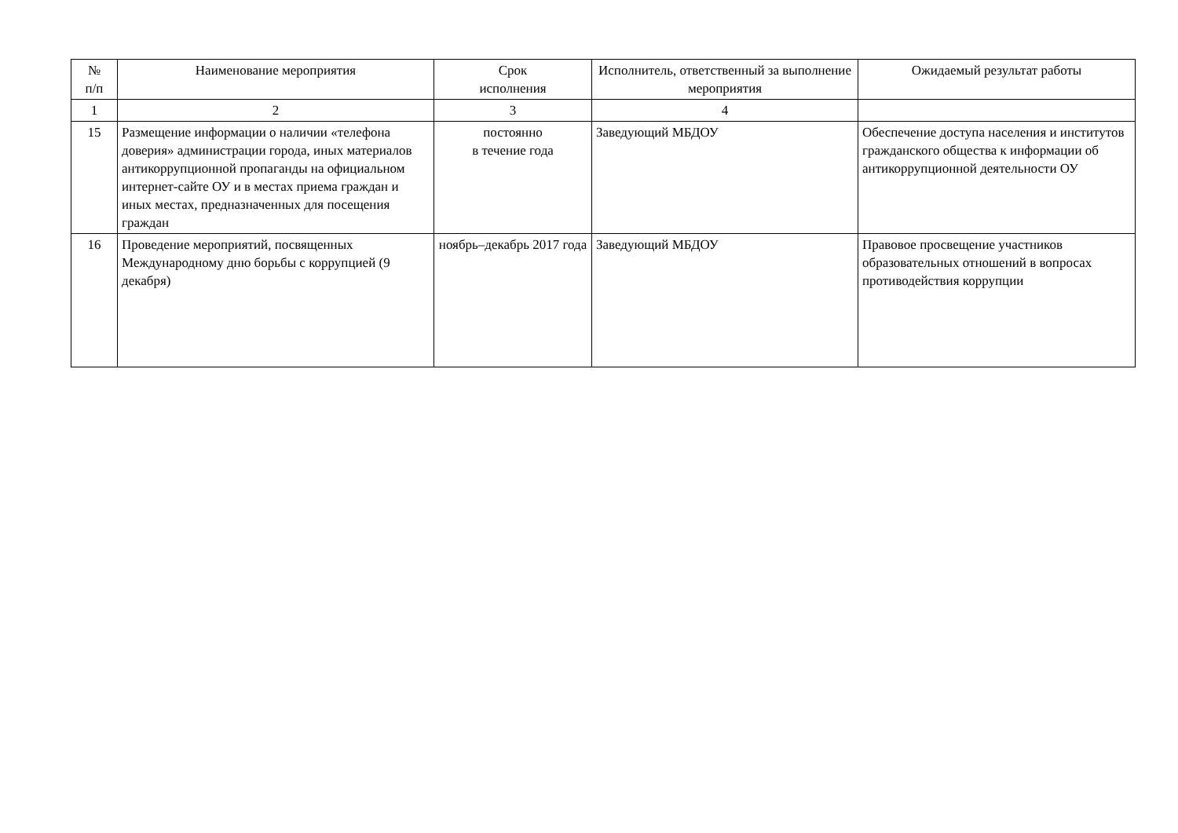| № п/п | Наименование мероприятия | Срок исполнения | Исполнитель, ответственный за выполнение мероприятия | Ожидаемый результат работы |
| --- | --- | --- | --- | --- |
| 1 | 2 | 3 | 4 | |
| 15 | Размещение информации о наличии «телефона доверия» администрации города, иных материалов антикоррупционной пропаганды на официальном интернет-сайте ОУ и в местах приема граждан и иных местах, предназначенных для посещения граждан | постоянно в течение года | Заведующий МБДОУ | Обеспечение доступа населения и институтов гражданского общества к информации об антикоррупционной деятельности ОУ |
| 16 | Проведение мероприятий, посвященных Международному дню борьбы с коррупцией (9 декабря) | ноябрь–декабрь 2017 года | Заведующий МБДОУ | Правовое просвещение участников образовательных отношений в вопросах противодействия коррупции |